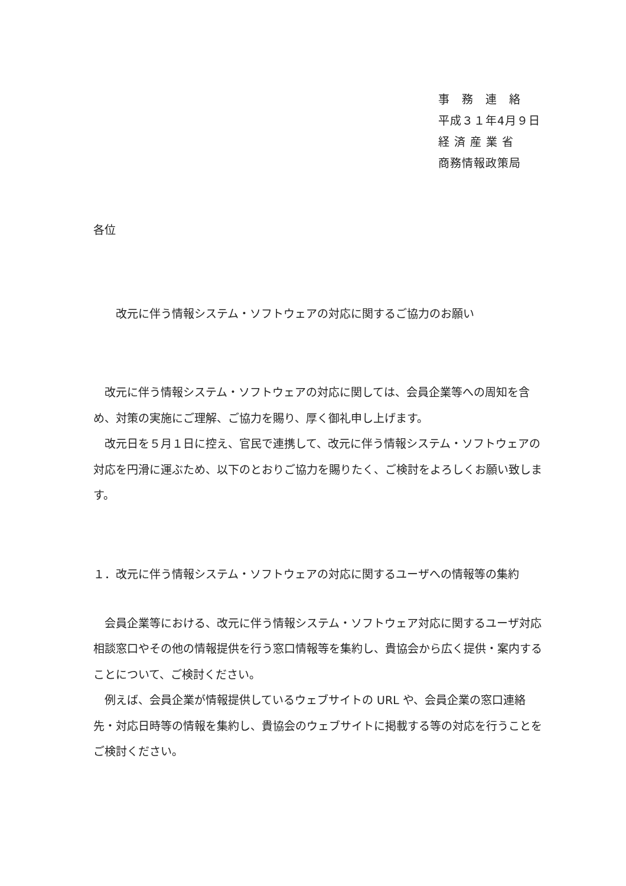事　務　連　絡
平成３１年4月９日
経 済 産 業 省
商務情報政策局
各位
改元に伴う情報システム・ソフトウェアの対応に関するご協力のお願い
改元に伴う情報システム・ソフトウェアの対応に関しては、会員企業等への周知を含め、対策の実施にご理解、ご協力を賜り、厚く御礼申し上げます。
改元日を５月１日に控え、官民で連携して、改元に伴う情報システム・ソフトウェアの対応を円滑に運ぶため、以下のとおりご協力を賜りたく、ご検討をよろしくお願い致します。
１．改元に伴う情報システム・ソフトウェアの対応に関するユーザへの情報等の集約
会員企業等における、改元に伴う情報システム・ソフトウェア対応に関するユーザ対応相談窓口やその他の情報提供を行う窓口情報等を集約し、貴協会から広く提供・案内することについて、ご検討ください。
例えば、会員企業が情報提供しているウェブサイトの URL や、会員企業の窓口連絡先・対応日時等の情報を集約し、貴協会のウェブサイトに掲載する等の対応を行うことをご検討ください。